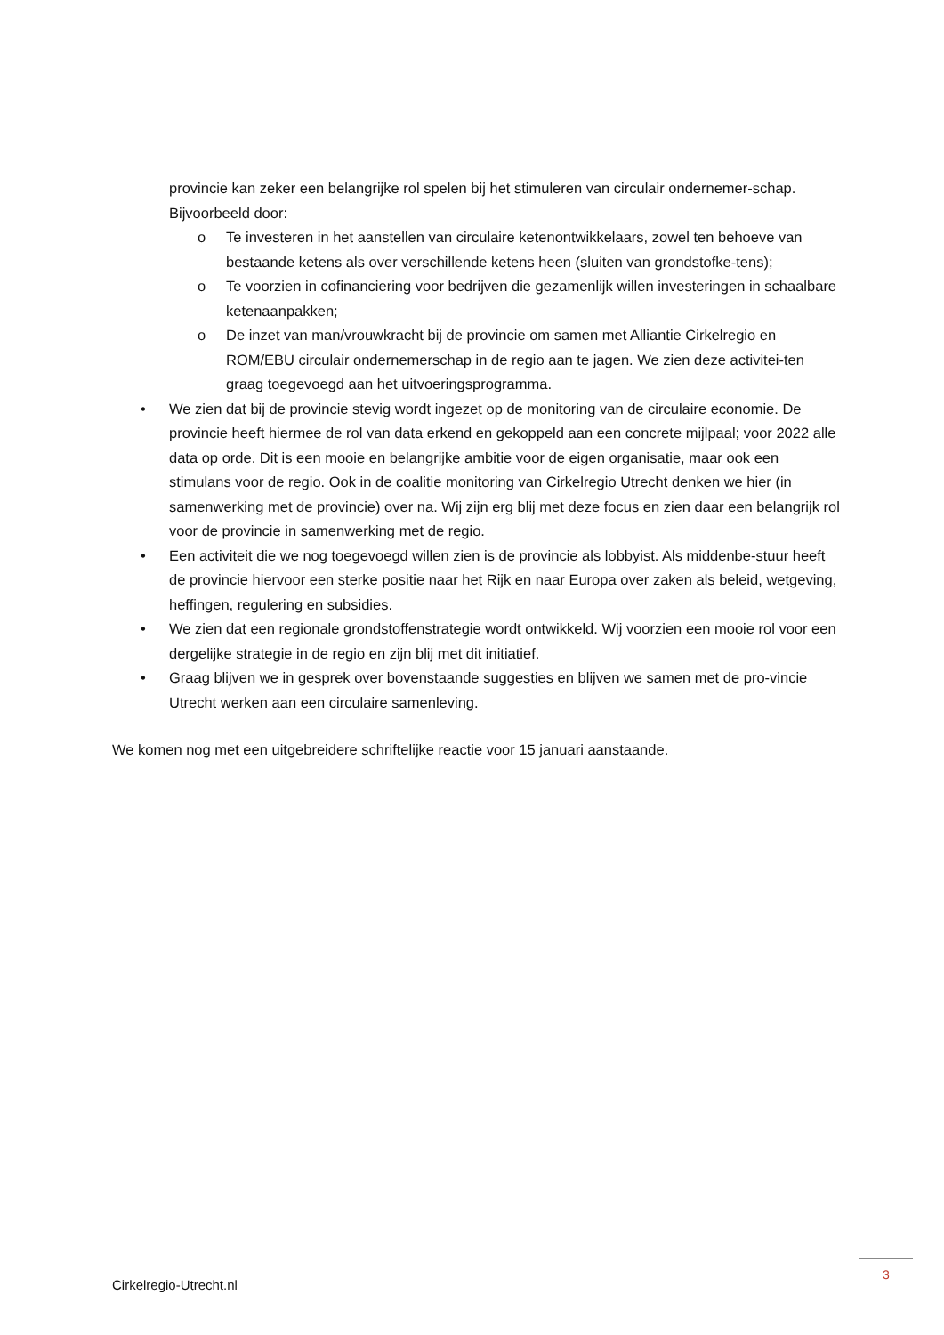provincie kan zeker een belangrijke rol spelen bij het stimuleren van circulair ondernemer-schap. Bijvoorbeeld door:
o Te investeren in het aanstellen van circulaire ketenontwikkelaars, zowel ten behoeve van bestaande ketens als over verschillende ketens heen (sluiten van grondstofke-tens);
o Te voorzien in cofinanciering voor bedrijven die gezamenlijk willen investeringen in schaalbare ketenaanpakken;
o De inzet van man/vrouwkracht bij de provincie om samen met Alliantie Cirkelregio en ROM/EBU circulair ondernemerschap in de regio aan te jagen. We zien deze activitei-ten graag toegevoegd aan het uitvoeringsprogramma.
• We zien dat bij de provincie stevig wordt ingezet op de monitoring van de circulaire economie. De provincie heeft hiermee de rol van data erkend en gekoppeld aan een concrete mijlpaal; voor 2022 alle data op orde. Dit is een mooie en belangrijke ambitie voor de eigen organisatie, maar ook een stimulans voor de regio. Ook in de coalitie monitoring van Cirkelregio Utrecht denken we hier (in samenwerking met de provincie) over na. Wij zijn erg blij met deze focus en zien daar een belangrijk rol voor de provincie in samenwerking met de regio.
• Een activiteit die we nog toegevoegd willen zien is de provincie als lobbyist. Als middenbe-stuur heeft de provincie hiervoor een sterke positie naar het Rijk en naar Europa over zaken als beleid, wetgeving, heffingen, regulering en subsidies.
• We zien dat een regionale grondstoffenstrategie wordt ontwikkeld. Wij voorzien een mooie rol voor een dergelijke strategie in de regio en zijn blij met dit initiatief.
• Graag blijven we in gesprek over bovenstaande suggesties en blijven we samen met de pro-vincie Utrecht werken aan een circulaire samenleving.
We komen nog met een uitgebreidere schriftelijke reactie voor 15 januari aanstaande.
3
Cirkelregio-Utrecht.nl